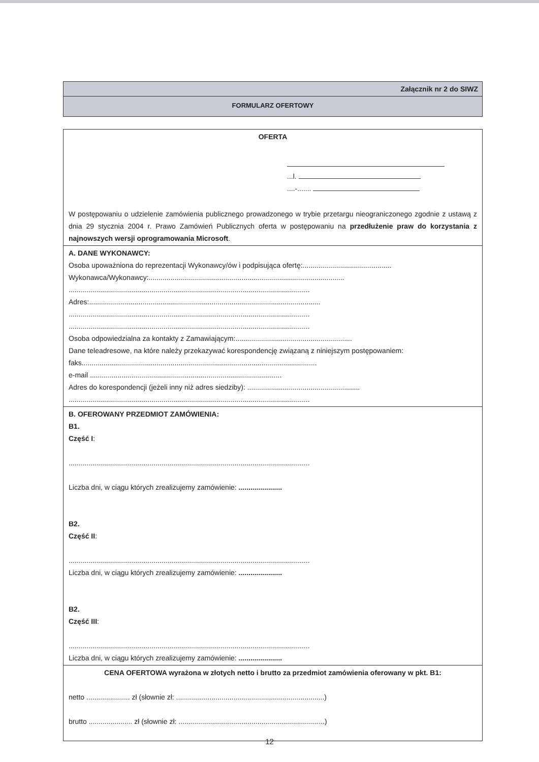Załącznik nr 2 do SIWZ
FORMULARZ OFERTOWY
OFERTA
...l.
....-.......
W postępowaniu o udzielenie zamówienia publicznego prowadzonego w trybie przetargu nieograniczonego zgodnie z ustawą z dnia 29 stycznia 2004 r. Prawo Zamówień Publicznych oferta w postępowaniu na przedłużenie praw do korzystania z najnowszych wersji oprogramowania Microsoft.
A. DANE WYKONAWCY:
Osoba upoważniona do reprezentacji Wykonawcy/ów i podpisująca ofertę:.............................................
Wykonawca/Wykonawcy:...................................................................................................
..........................................................................................................................
Adres:.....................................................................................................................
..........................................................................................................................
..........................................................................................................................
Osoba odpowiedzialna za kontakty z Zamawiającym:...........................................................
Dane teleadresowe, na które należy przekazywać korespondencję związaną z niniejszym postępowaniem: faks.......................................................................................................................
e-mail .................................................................................................
Adres do korespondencji (jeżeli inny niż adres siedziby): .........................................................
..........................................................................................................................
B. OFEROWANY PRZEDMIOT ZAMÓWIENIA:
B1.
Część I:
..........................................................................................................................
Liczba dni, w ciągu których zrealizujemy zamówienie: ......................
B2.
Część II:
..........................................................................................................................
Liczba dni, w ciągu których zrealizujemy zamówienie: ......................
B2.
Część III:
..........................................................................................................................
Liczba dni, w ciągu których zrealizujemy zamówienie: ......................
CENA OFERTOWA wyrażona w złotych netto i brutto za przedmiot zamówienia oferowany w pkt. B1:
netto ...................... zł (słownie zł: ...........................................................................)
brutto ...................... zł (słownie zł: ..........................................................................)
12